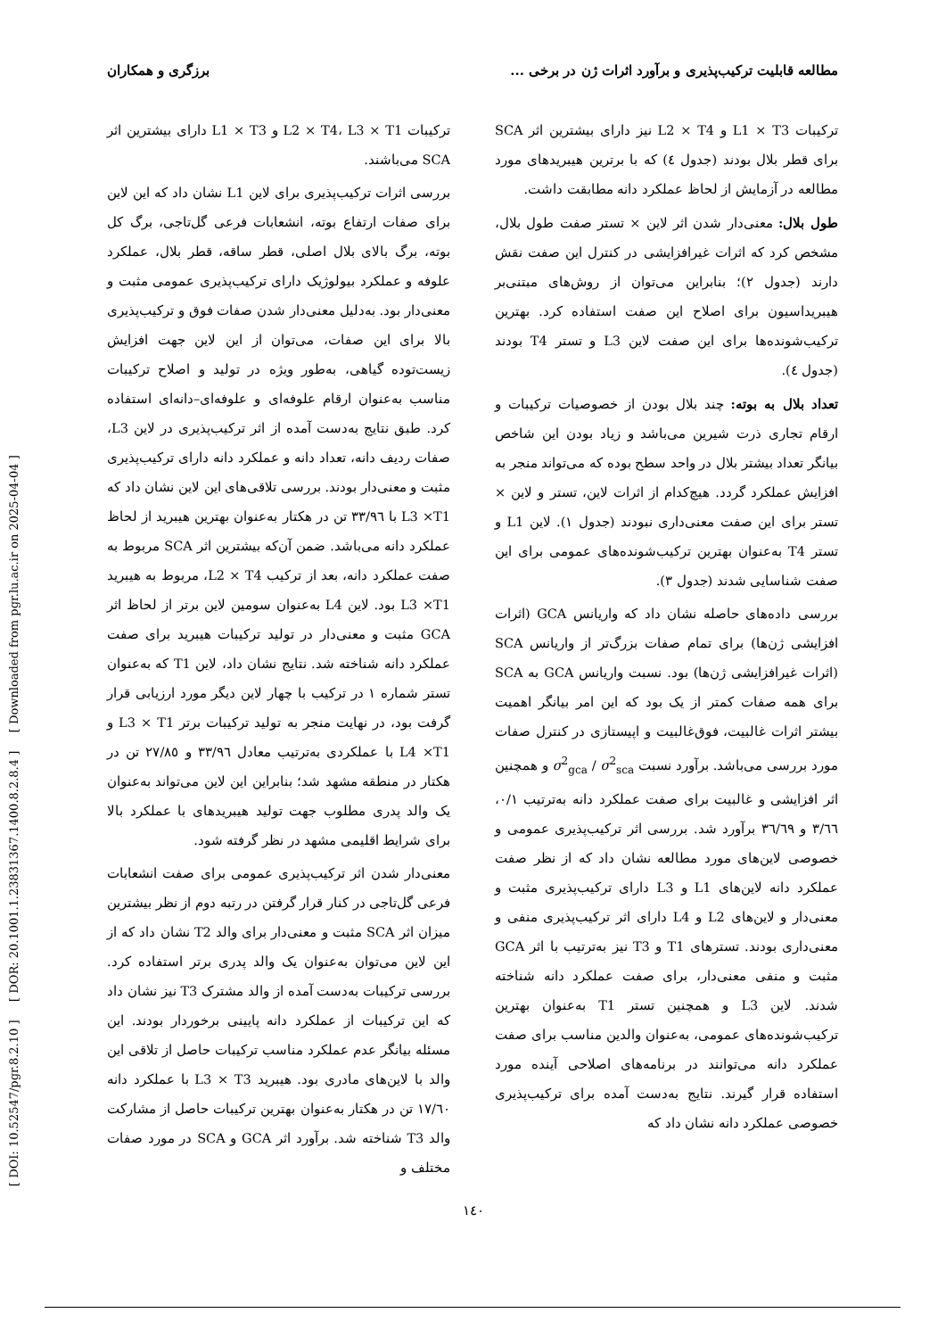[ DOI: 10.52547/pgr.8.2.10 ] [ DOR: 20.1001.1.23831367.1400.8.2.8.4 ] [ Downloaded from pgr.lu.ac.ir on 2025-04-04 ]
مطالعه قابلیت ترکیب‌پذیری و برآورد اثرات ژن در برخی ... برزگری و همکاران
ترکیبات L1 × T3 و L2 × T4 نیز دارای بیشترین اثر SCA برای قطر بلال بودند (جدول ٤) که با برترین هیبریدهای مورد مطالعه در آزمایش از لحاظ عملکرد دانه مطابقت داشت.
طول بلال: معنی‌دار شدن اثر لاین × تستر صفت طول بلال، مشخص کرد که اثرات غیرافزایشی در کنترل این صفت نقش دارند (جدول ٢)؛ بنابراین می‌توان از روش‌های مبتنی‌بر هیبریداسیون برای اصلاح این صفت استفاده کرد. بهترین ترکیب‌شونده‌ها برای این صفت لاین L3 و تستر T4 بودند (جدول ٤).
تعداد بلال به بوته: چند بلال بودن از خصوصیات ترکیبات و ارقام تجاری ذرت شیرین می‌باشد و زیاد بودن این شاخص بیانگر تعداد بیشتر بلال در واحد سطح بوده که می‌تواند منجر به افزایش عملکرد گردد. هیچ‌کدام از اثرات لاین، تستر و لاین × تستر برای این صفت معنی‌داری نبودند (جدول ١). لاین L1 و تستر T4 به‌عنوان بهترین ترکیب‌شونده‌های عمومی برای این صفت شناسایی شدند (جدول ٣).
بررسی داده‌های حاصله نشان داد که واریانس GCA (اثرات افزایشی ژن‌ها) برای تمام صفات بزرگ‌تر از واریانس SCA (اثرات غیرافزایشی ژن‌ها) بود. نسبت واریانس GCA به SCA برای همه صفات کمتر از یک بود که این امر بیانگر اهمیت بیشتر اثرات غالبیت، فوق‌غالبیت و اپیستازی در کنترل صفات مورد بررسی می‌باشد. برآورد نسبت σ<sup>2</sup><sub>gca</sub> / σ<sup>2</sup><sub>sca</sub> و همچنین اثر افزایشی و غالبیت برای صفت عملکرد دانه به‌ترتیب ٠/١، ٣/٦٦ و ٣٦/٦٩ برآورد شد. بررسی اثر ترکیب‌پذیری عمومی و خصوصی لاین‌های مورد مطالعه نشان داد که از نظر صفت عملکرد دانه لاین‌های L1 و L3 دارای ترکیب‌پذیری مثبت و معنی‌دار و لاین‌های L2 و L4 دارای اثر ترکیب‌پذیری منفی و معنی‌داری بودند. تسترهای T1 و T3 نیز به‌ترتیب با اثر GCA مثبت و منفی معنی‌دار، برای صفت عملکرد دانه شناخته شدند. لاین L3 و همچنین تستر T1 به‌عنوان بهترین ترکیب‌شونده‌های عمومی، به‌عنوان والدین مناسب برای صفت عملکرد دانه می‌توانند در برنامه‌های اصلاحی آینده مورد استفاده قرار گیرند. نتایج به‌دست آمده برای ترکیب‌پذیری خصوصی عملکرد دانه نشان داد که
ترکیبات L2 × T4، L3 × T1 و L1 × T3 دارای بیشترین اثر SCA می‌باشند.
بررسی اثرات ترکیب‌پذیری برای لاین L1 نشان داد که این لاین برای صفات ارتفاع بوته، انشعابات فرعی گل‌تاجی، برگ کل بوته، برگ بالای بلال اصلی، قطر ساقه، قطر بلال، عملکرد علوفه و عملکرد بیولوژیک دارای ترکیب‌پذیری عمومی مثبت و معنی‌دار بود. به‌دلیل معنی‌دار شدن صفات فوق و ترکیب‌پذیری بالا برای این صفات، می‌توان از این لاین جهت افزایش زیست‌توده گیاهی، به‌طور ویژه در تولید و اصلاح ترکیبات مناسب به‌عنوان ارقام علوفه‌ای و علوفه‌ای–دانه‌ای استفاده کرد. طبق نتایج به‌دست آمده از اثر ترکیب‌پذیری در لاین L3، صفات ردیف دانه، تعداد دانه و عملکرد دانه دارای ترکیب‌پذیری مثبت و معنی‌دار بودند. بررسی تلاقی‌های این لاین نشان داد که L3 ×T1 با ٣٣/٩٦ تن در هکتار به‌عنوان بهترین هیبرید از لحاظ عملکرد دانه می‌باشد. ضمن آن‌که بیشترین اثر SCA مربوط به صفت عملکرد دانه، بعد از ترکیب L2 × T4، مربوط به هیبرید L3 ×T1 بود. لاین L4 به‌عنوان سومین لاین برتر از لحاظ اثر GCA مثبت و معنی‌دار در تولید ترکیبات هیبرید برای صفت عملکرد دانه شناخته شد. نتایج نشان داد، لاین T1 که به‌عنوان تستر شماره ١ در ترکیب با چهار لاین دیگر مورد ارزیابی قرار گرفت بود، در نهایت منجر به تولید ترکیبات برتر L3 × T1 و L4 ×T1 با عملکردی به‌ترتیب معادل ٣٣/٩٦ و ٢٧/٨٥ تن در هکتار در منطقه مشهد شد؛ بنابراین این لاین می‌تواند به‌عنوان یک والد پدری مطلوب جهت تولید هیبریدهای با عملکرد بالا برای شرایط اقلیمی مشهد در نظر گرفته شود.
معنی‌دار شدن اثر ترکیب‌پذیری عمومی برای صفت انشعابات فرعی گل‌تاجی در کنار قرار گرفتن در رتبه دوم از نظر بیشترین میزان اثر SCA مثبت و معنی‌دار برای والد T2 نشان داد که از این لاین می‌توان به‌عنوان یک والد پدری برتر استفاده کرد. بررسی ترکیبات به‌دست آمده از والد مشترک T3 نیز نشان داد که این ترکیبات از عملکرد دانه پایینی برخوردار بودند. این مسئله بیانگر عدم عملکرد مناسب ترکیبات حاصل از تلاقی این والد با لاین‌های مادری بود. هیبرید L3 × T3 با عملکرد دانه ١٧/٦٠ تن در هکتار به‌عنوان بهترین ترکیبات حاصل از مشارکت والد T3 شناخته شد. برآورد اثر GCA و SCA در مورد صفات مختلف و
١٤٠